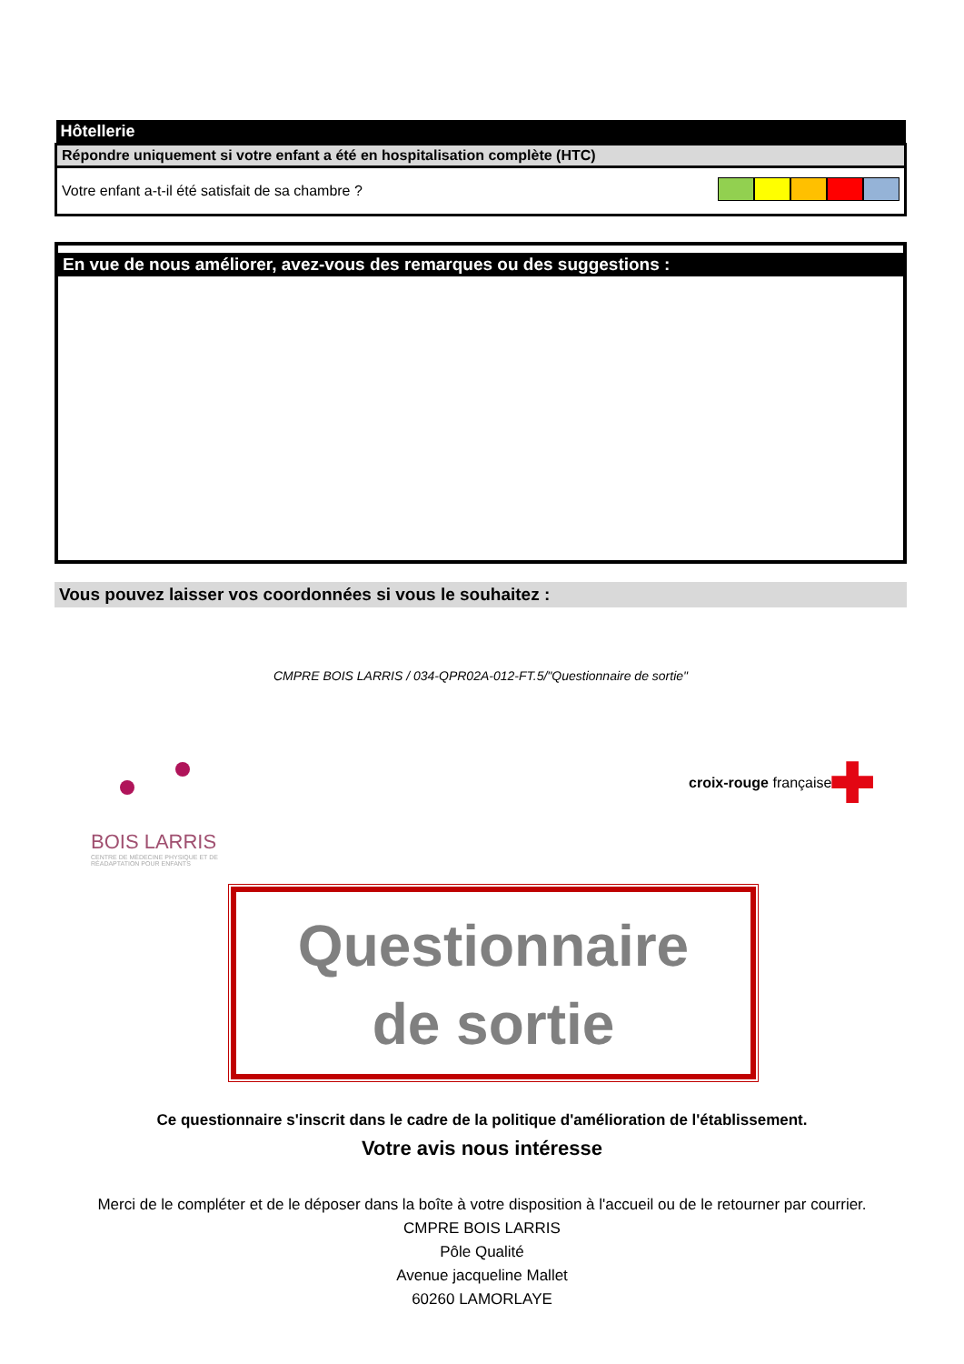| Hôtellerie | |
| Répondre uniquement si votre enfant a été en hospitalisation complète (HTC) | |
| Votre enfant a-t-il été satisfait de sa chambre ? | |
En vue de nous améliorer, avez-vous des remarques ou des suggestions :
Vous pouvez laisser vos coordonnées si vous le souhaitez :
CMPRE BOIS LARRIS / 034-QPR02A-012-FT.5/"Questionnaire de sortie"
BOIS LARRIS
CENTRE DE MÉDECINE PHYSIQUE ET DE RÉADAPTATION POUR ENFANTS
croix-rouge française ✚
Questionnaire
de sortie
Ce questionnaire s'inscrit dans le cadre de la politique d'amélioration de l'établissement.
Votre avis nous intéresse
Merci de le compléter et de le déposer dans la boîte à votre disposition à l'accueil ou de le retourner par courrier.
CMPRE BOIS LARRIS
Pôle Qualité
Avenue jacqueline Mallet
60260 LAMORLAYE